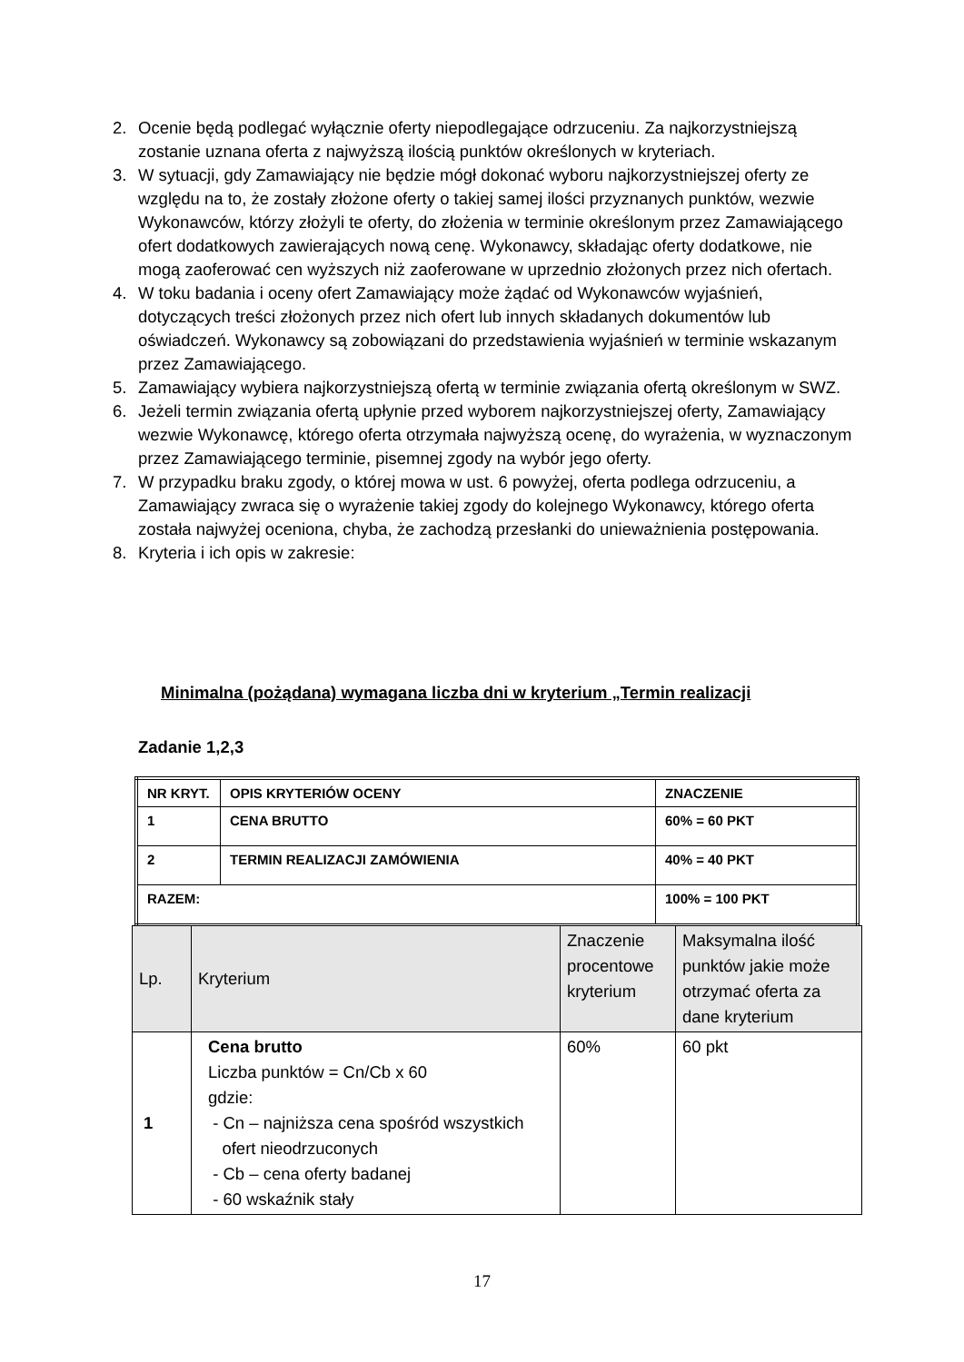2. Ocenie będą podlegać wyłącznie oferty niepodlegające odrzuceniu. Za najkorzystniejszą zostanie uznana oferta z najwyższą ilością punktów określonych w kryteriach.
3. W sytuacji, gdy Zamawiający nie będzie mógł dokonać wyboru najkorzystniejszej oferty ze względu na to, że zostały złożone oferty o takiej samej ilości przyznanych punktów, wezwie Wykonawców, którzy złożyli te oferty, do złożenia w terminie określonym przez Zamawiającego ofert dodatkowych zawierających nową cenę. Wykonawcy, składając oferty dodatkowe, nie mogą zaoferować cen wyższych niż zaoferowane w uprzednio złożonych przez nich ofertach.
4. W toku badania i oceny ofert Zamawiający może żądać od Wykonawców wyjaśnień, dotyczących treści złożonych przez nich ofert lub innych składanych dokumentów lub oświadczeń. Wykonawcy są zobowiązani do przedstawienia wyjaśnień w terminie wskazanym przez Zamawiającego.
5. Zamawiający wybiera najkorzystniejszą ofertą w terminie związania ofertą określonym w SWZ.
6. Jeżeli termin związania ofertą upłynie przed wyborem najkorzystniejszej oferty, Zamawiający wezwie Wykonawcę, którego oferta otrzymała najwyższą ocenę, do wyrażenia, w wyznaczonym przez Zamawiającego terminie, pisemnej zgody na wybór jego oferty.
7. W przypadku braku zgody, o której mowa w ust. 6 powyżej, oferta podlega odrzuceniu, a Zamawiający zwraca się o wyrażenie takiej zgody do kolejnego Wykonawcy, którego oferta została najwyżej oceniona, chyba, że zachodzą przesłanki do unieważnienia postępowania.
8. Kryteria i ich opis w zakresie:
Minimalna (pożądana) wymagana liczba dni w kryterium „Termin realizacji
Zadanie 1,2,3
| NR KRYT. | OPIS KRYTERIÓW OCENY | ZNACZENIE |
| 1 | CENA BRUTTO | 60% = 60 PKT |
| 2 | TERMIN REALIZACJI ZAMÓWIENIA | 40% = 40 PKT |
| RAZEM: | | 100% = 100 PKT |
| Lp. | Kryterium | Znaczenie procentowe kryterium | Maksymalna ilość punktów jakie może otrzymać oferta za dane kryterium |
| 1 | Cena brutto Liczba punktów = Cn/Cb x 60 gdzie: - Cn – najniższa cena spośród wszystkich ofert nieodrzuconych - Cb – cena oferty badanej - 60 wskaźnik stały | 60% | 60 pkt |
17